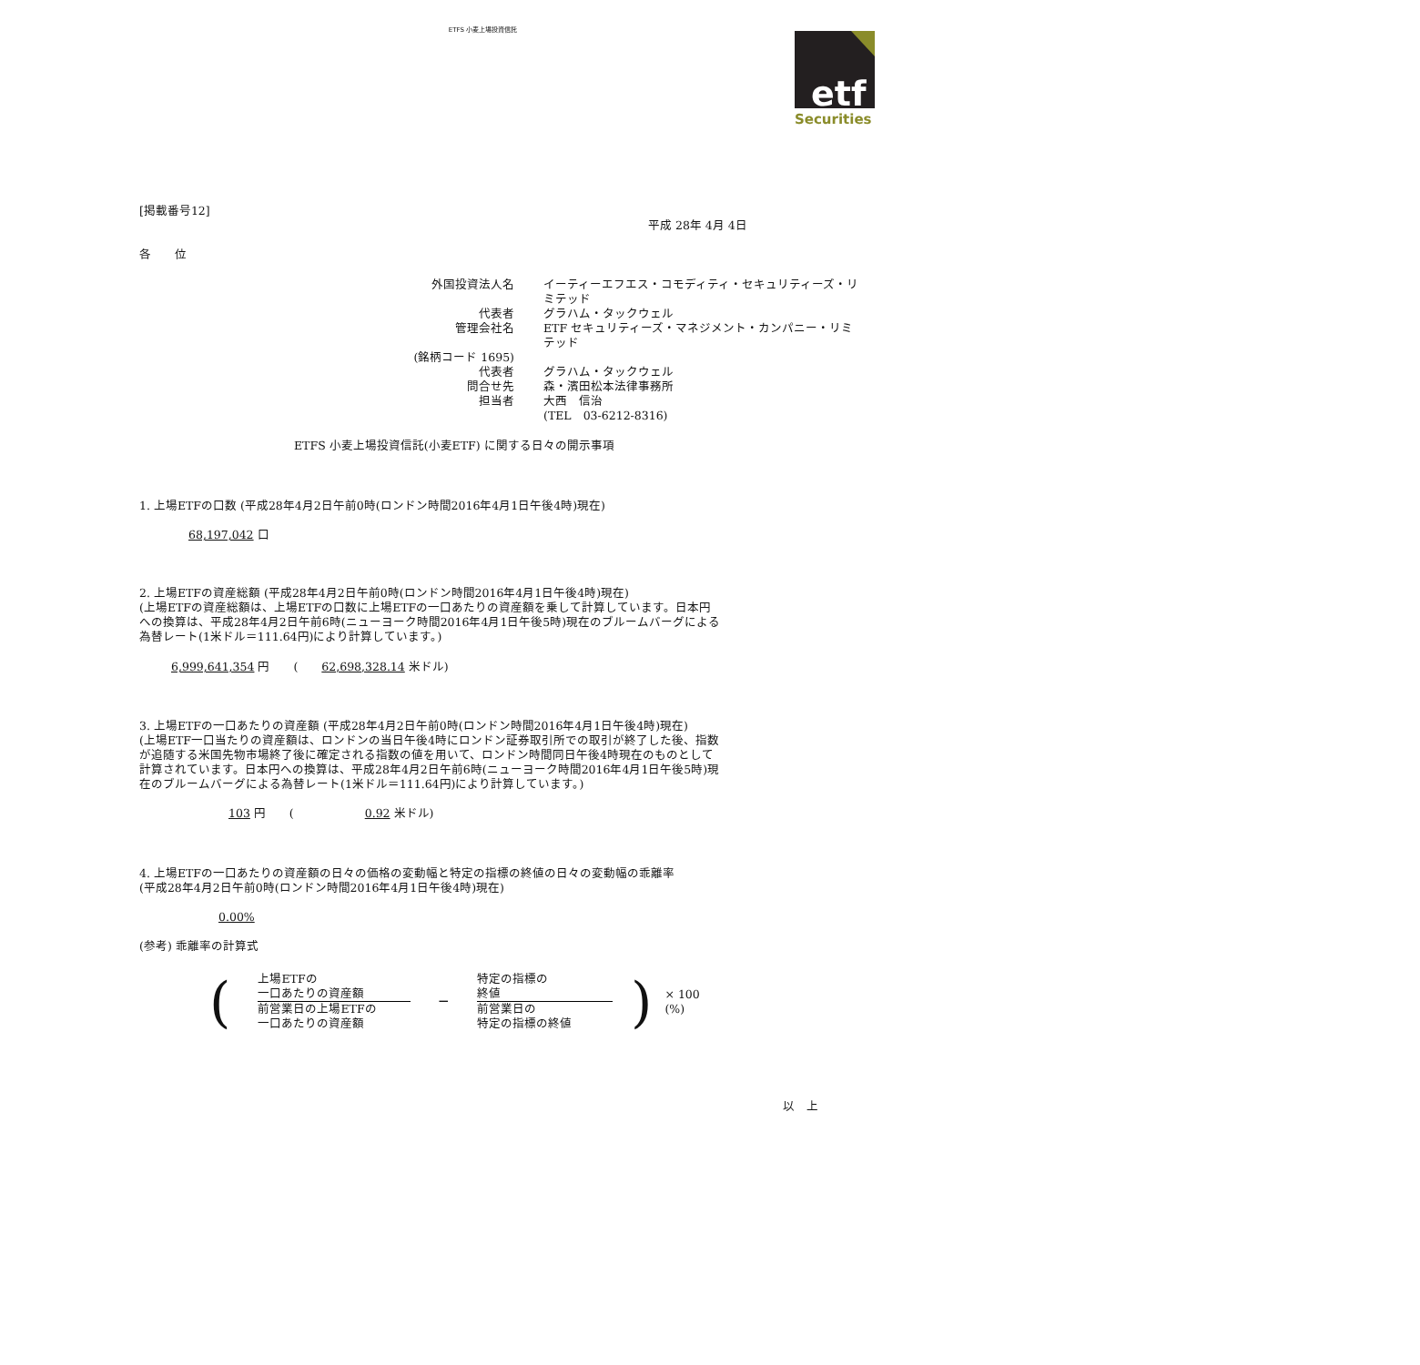ETFS 小麦上場投資信託
etf
Securities
[掲載番号12]
平成 28年 4月 4日
各　　位
外国投資法人名
イーティーエフエス・コモディティ・セキュリティーズ・リミテッド
代表者
グラハム・タックウェル
管理会社名
ETF セキュリティーズ・マネジメント・カンパニー・リミテッド
(銘柄コード 1695)
代表者
グラハム・タックウェル
問合せ先
森・濱田松本法律事務所
担当者
大西　信治
(TEL　03-6212-8316)
ETFS 小麦上場投資信託(小麦ETF) に関する日々の開示事項
1. 上場ETFの口数 (平成28年4月2日午前0時(ロンドン時間2016年4月1日午後4時)現在)
68,197,042 口
2. 上場ETFの資産総額 (平成28年4月2日午前0時(ロンドン時間2016年4月1日午後4時)現在)
(上場ETFの資産総額は、上場ETFの口数に上場ETFの一口あたりの資産額を乗して計算しています。日本円への換算は、平成28年4月2日午前6時(ニューヨーク時間2016年4月1日午後5時)現在のブルームバーグによる為替レート(1米ドル＝111.64円)により計算しています。)
6,999,641,354 円　　(　　62,698,328.14 米ドル)
3. 上場ETFの一口あたりの資産額 (平成28年4月2日午前0時(ロンドン時間2016年4月1日午後4時)現在)
(上場ETF一口当たりの資産額は、ロンドンの当日午後4時にロンドン証券取引所での取引が終了した後、指数が追随する米国先物市場終了後に確定される指数の値を用いて、ロンドン時間同日午後4時現在のものとして計算されています。日本円への換算は、平成28年4月2日午前6時(ニューヨーク時間2016年4月1日午後5時)現在のブルームバーグによる為替レート(1米ドル＝111.64円)により計算しています。)
103 円　　(　　　　　　0.92 米ドル)
4. 上場ETFの一口あたりの資産額の日々の価格の変動幅と特定の指標の終値の日々の変動幅の乖離率
(平成28年4月2日午前0時(ロンドン時間2016年4月1日午後4時)現在)
0.00%
(参考) 乖離率の計算式
(
上場ETFの
一口あたりの資産額
前営業日の上場ETFの
一口あたりの資産額
－
特定の指標の
終値
前営業日の
特定の指標の終値
) × 100 (%)
以　上